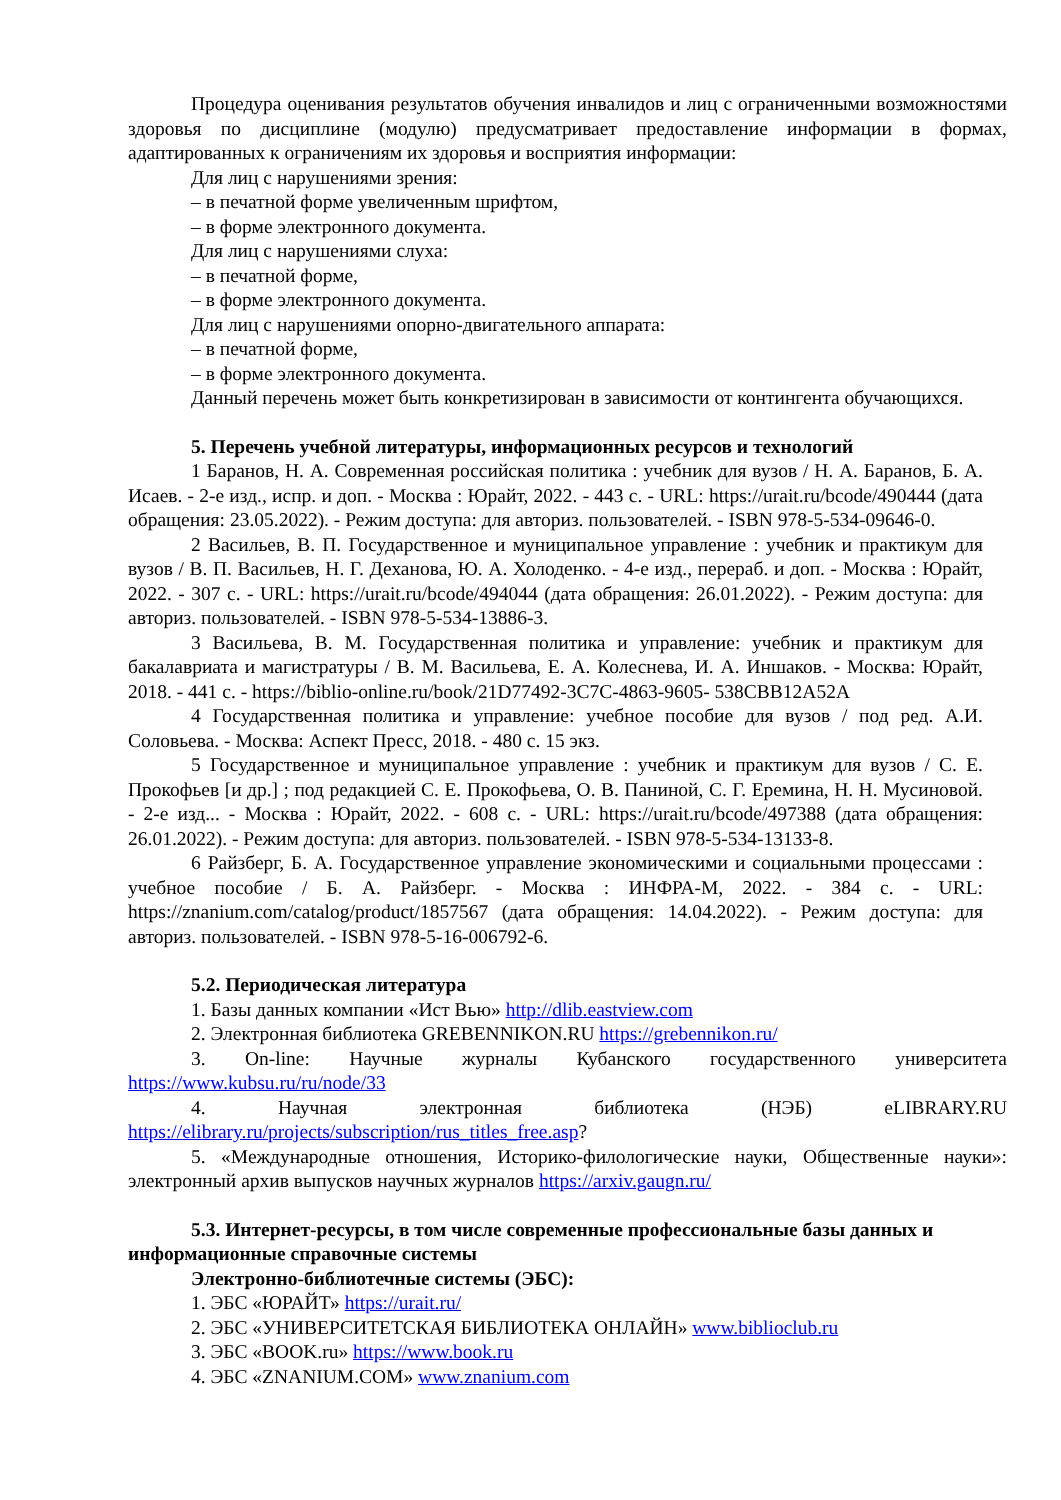Процедура оценивания результатов обучения инвалидов и лиц с ограниченными возможностями здоровья по дисциплине (модулю) предусматривает предоставление информации в формах, адаптированных к ограничениям их здоровья и восприятия информации:
Для лиц с нарушениями зрения:
– в печатной форме увеличенным шрифтом,
– в форме электронного документа.
Для лиц с нарушениями слуха:
– в печатной форме,
– в форме электронного документа.
Для лиц с нарушениями опорно-двигательного аппарата:
– в печатной форме,
– в форме электронного документа.
Данный перечень может быть конкретизирован в зависимости от контингента обучающихся.
5. Перечень учебной литературы, информационных ресурсов и технологий
1 Баранов, Н. А. Современная российская политика : учебник для вузов / Н. А. Баранов, Б. А. Исаев. - 2-е изд., испр. и доп. - Москва : Юрайт, 2022. - 443 с. - URL: https://urait.ru/bcode/490444 (дата обращения: 23.05.2022). - Режим доступа: для авториз. пользователей. - ISBN 978-5-534-09646-0.
2 Васильев, В. П. Государственное и муниципальное управление : учебник и практикум для вузов / В. П. Васильев, Н. Г. Деханова, Ю. А. Холоденко. - 4-е изд., перераб. и доп. - Москва : Юрайт, 2022. - 307 с. - URL: https://urait.ru/bcode/494044 (дата обращения: 26.01.2022). - Режим доступа: для авториз. пользователей. - ISBN 978-5-534-13886-3.
3 Васильева, В. М. Государственная политика и управление: учебник и практикум для бакалавриата и магистратуры / В. М. Васильева, Е. А. Колеснева, И. А. Иншаков. - Москва: Юрайт, 2018. - 441 с. - https://biblio-online.ru/book/21D77492-3C7C-4863-9605- 538CBB12A52A
4 Государственная политика и управление: учебное пособие для вузов / под ред. А.И. Соловьева. - Москва: Аспект Пресс, 2018. - 480 с. 15 экз.
5 Государственное и муниципальное управление : учебник и практикум для вузов / С. Е. Прокофьев [и др.] ; под редакцией С. Е. Прокофьева, О. В. Паниной, С. Г. Еремина, Н. Н. Мусиновой. - 2-е изд... - Москва : Юрайт, 2022. - 608 с. - URL: https://urait.ru/bcode/497388 (дата обращения: 26.01.2022). - Режим доступа: для авториз. пользователей. - ISBN 978-5-534-13133-8.
6 Райзберг, Б. А. Государственное управление экономическими и социальными процессами : учебное пособие / Б. А. Райзберг. - Москва : ИНФРА-М, 2022. - 384 с. - URL: https://znanium.com/catalog/product/1857567 (дата обращения: 14.04.2022). - Режим доступа: для авториз. пользователей. - ISBN 978-5-16-006792-6.
5.2. Периодическая литература
1. Базы данных компании «Ист Вью» http://dlib.eastview.com
2. Электронная библиотека GREBENNIKON.RU https://grebennikon.ru/
3. On-line: Научные журналы Кубанского государственного университета https://www.kubsu.ru/ru/node/33
4. Научная электронная библиотека (НЭБ) eLIBRARY.RU https://elibrary.ru/projects/subscription/rus_titles_free.asp?
5. «Международные отношения, Историко-филологические науки, Общественные науки»: электронный архив выпусков научных журналов https://arxiv.gaugn.ru/
5.3. Интернет-ресурсы, в том числе современные профессиональные базы данных и информационные справочные системы
Электронно-библиотечные системы (ЭБС):
1. ЭБС «ЮРАЙТ» https://urait.ru/
2. ЭБС «УНИВЕРСИТЕТСКАЯ БИБЛИОТЕКА ОНЛАЙН» www.biblioclub.ru
3. ЭБС «BOOK.ru» https://www.book.ru
4. ЭБС «ZNANIUM.COM» www.znanium.com